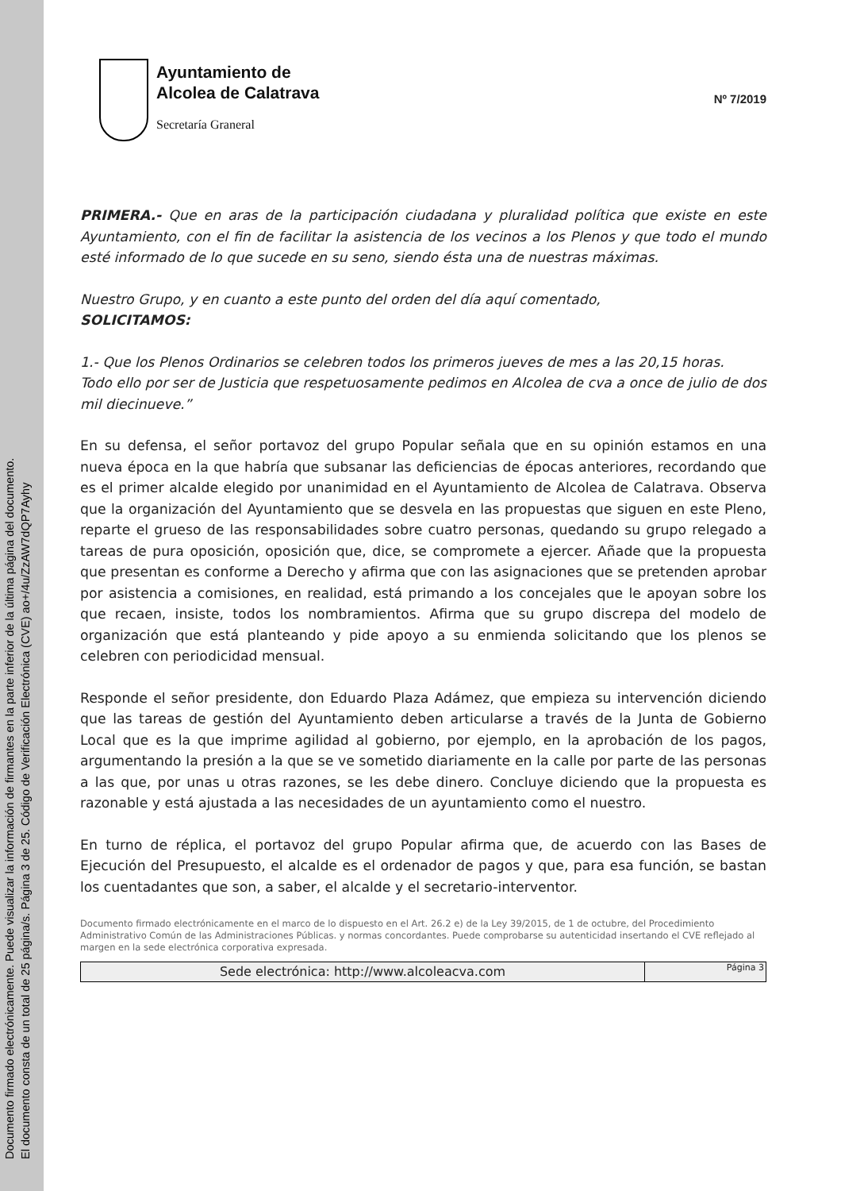Documento firmado electrónicamente. Puede visualizar la información de firmantes en la parte inferior de la última página del documento.
El documento consta de un total de 25 página/s. Página 3 de 25. Código de Verificación Electrónica (CVE) ao+/4u/ZzAW7dQP7Ayhy
Ayuntamiento de
Alcolea de Calatrava
Secretaría Graneral
Nº 7/2019
PRIMERA.- Que en aras de la participación ciudadana y pluralidad política que existe en este Ayuntamiento, con el fin de facilitar la asistencia de los vecinos a los Plenos y que todo el mundo esté informado de lo que sucede en su seno, siendo ésta una de nuestras máximas.
Nuestro Grupo, y en cuanto a este punto del orden del día aquí comentado,
SOLICITAMOS:
1.- Que los Plenos Ordinarios se celebren todos los primeros jueves de mes a las 20,15 horas.
Todo ello por ser de Justicia que respetuosamente pedimos en Alcolea de cva a once de julio de dos mil diecinueve.”
En su defensa, el señor portavoz del grupo Popular señala que en su opinión estamos en una nueva época en la que habría que subsanar las deficiencias de épocas anteriores, recordando que es el primer alcalde elegido por unanimidad en el Ayuntamiento de Alcolea de Calatrava. Observa que la organización del Ayuntamiento que se desvela en las propuestas que siguen en este Pleno, reparte el grueso de las responsabilidades sobre cuatro personas, quedando su grupo relegado a tareas de pura oposición, oposición que, dice, se compromete a ejercer. Añade que la propuesta que presentan es conforme a Derecho y afirma que con las asignaciones que se pretenden aprobar por asistencia a comisiones, en realidad, está primando a los concejales que le apoyan sobre los que recaen, insiste, todos los nombramientos. Afirma que su grupo discrepa del modelo de organización que está planteando y pide apoyo a su enmienda solicitando que los plenos se celebren con periodicidad mensual.
Responde el señor presidente, don Eduardo Plaza Adámez, que empieza su intervención diciendo que las tareas de gestión del Ayuntamiento deben articularse a través de la Junta de Gobierno Local que es la que imprime agilidad al gobierno, por ejemplo, en la aprobación de los pagos, argumentando la presión a la que se ve sometido diariamente en la calle por parte de las personas a las que, por unas u otras razones, se les debe dinero. Concluye diciendo que la propuesta es razonable y está ajustada a las necesidades de un ayuntamiento como el nuestro.
En turno de réplica, el portavoz del grupo Popular afirma que, de acuerdo con las Bases de Ejecución del Presupuesto, el alcalde es el ordenador de pagos y que, para esa función, se bastan los cuentadantes que son, a saber, el alcalde y el secretario-interventor.
Documento firmado electrónicamente en el marco de lo dispuesto en el Art. 26.2 e) de la Ley 39/2015, de 1 de octubre, del Procedimiento Administrativo Común de las Administraciones Públicas. y normas concordantes. Puede comprobarse su autenticidad insertando el CVE reflejado al margen en la sede electrónica corporativa expresada.
Sede electrónica: http://www.alcoleacva.com
Página 3